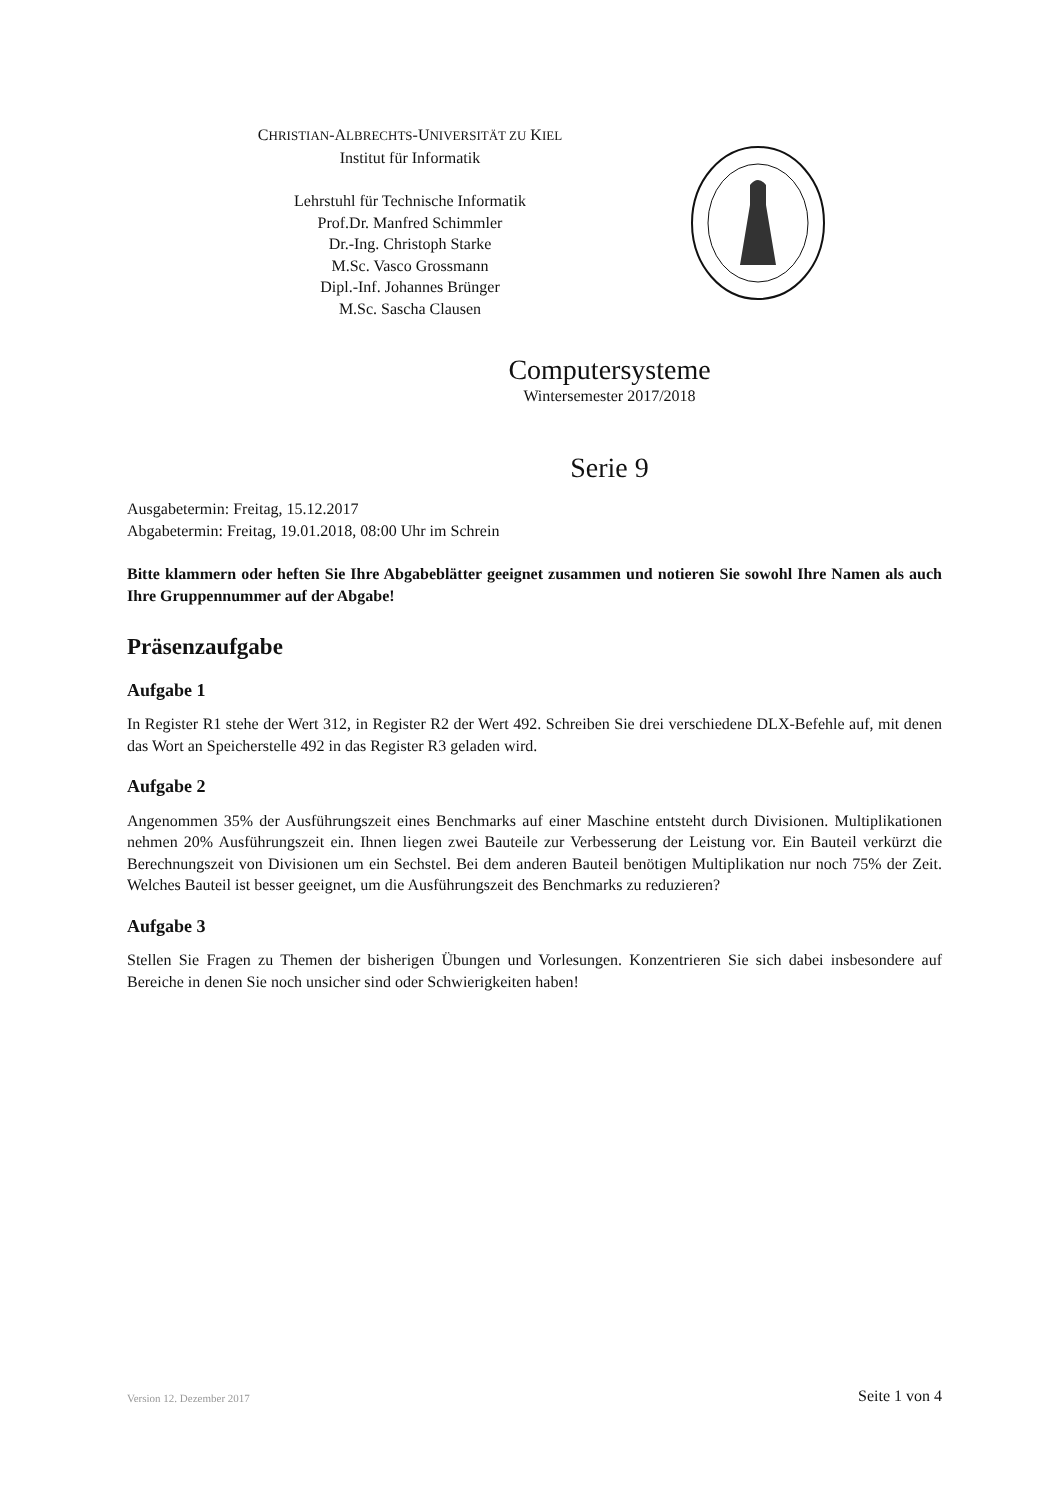CHRISTIAN-ALBRECHTS-UNIVERSITÄT ZU KIEL
Institut für Informatik
Lehrstuhl für Technische Informatik
Prof.Dr. Manfred Schimmler
Dr.-Ing. Christoph Starke
M.Sc. Vasco Grossmann
Dipl.-Inf. Johannes Brünger
M.Sc. Sascha Clausen
Computersysteme
Wintersemester 2017/2018
Serie 9
Ausgabetermin: Freitag, 15.12.2017
Abgabetermin: Freitag, 19.01.2018, 08:00 Uhr im Schrein
Bitte klammern oder heften Sie Ihre Abgabeblätter geeignet zusammen und notieren Sie sowohl Ihre Namen als auch Ihre Gruppennummer auf der Abgabe!
Präsenzaufgabe
Aufgabe 1
In Register R1 stehe der Wert 312, in Register R2 der Wert 492. Schreiben Sie drei verschiedene DLX-Befehle auf, mit denen das Wort an Speicherstelle 492 in das Register R3 geladen wird.
Aufgabe 2
Angenommen 35% der Ausführungszeit eines Benchmarks auf einer Maschine entsteht durch Divisionen. Multiplikationen nehmen 20% Ausführungszeit ein. Ihnen liegen zwei Bauteile zur Verbesserung der Leistung vor. Ein Bauteil verkürzt die Berechnungszeit von Divisionen um ein Sechstel. Bei dem anderen Bauteil benötigen Multiplikation nur noch 75% der Zeit. Welches Bauteil ist besser geeignet, um die Ausführungszeit des Benchmarks zu reduzieren?
Aufgabe 3
Stellen Sie Fragen zu Themen der bisherigen Übungen und Vorlesungen. Konzentrieren Sie sich dabei insbesondere auf Bereiche in denen Sie noch unsicher sind oder Schwierigkeiten haben!
Version 12. Dezember 2017 Seite 1 von 4